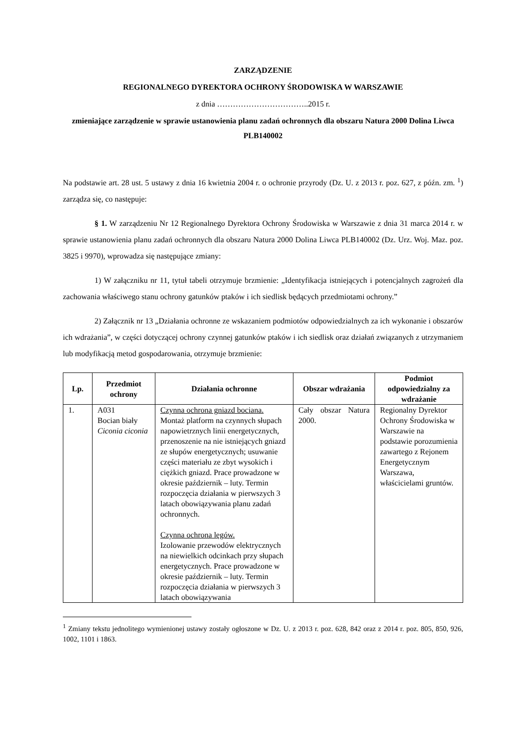ZARZĄDZENIE
REGIONALNEGO DYREKTORA OCHRONY ŚRODOWISKA W WARSZAWIE
z dnia ……………………………..2015 r.
zmieniające zarządzenie w sprawie ustanowienia planu zadań ochronnych dla obszaru Natura 2000 Dolina Liwca PLB140002
Na podstawie art. 28 ust. 5 ustawy z dnia 16 kwietnia 2004 r. o ochronie przyrody (Dz. U. z 2013 r. poz. 627, z późn. zm. <sup>1</sup>) zarządza się, co następuje:
§ 1. W zarządzeniu Nr 12 Regionalnego Dyrektora Ochrony Środowiska w Warszawie z dnia 31 marca 2014 r. w sprawie ustanowienia planu zadań ochronnych dla obszaru Natura 2000 Dolina Liwca PLB140002 (Dz. Urz. Woj. Maz. poz. 3825 i 9970), wprowadza się następujące zmiany:
1) W załączniku nr 11, tytuł tabeli otrzymuje brzmienie: „Identyfikacja istniejących i potencjalnych zagrożeń dla zachowania właściwego stanu ochrony gatunków ptaków i ich siedlisk będących przedmiotami ochrony.”
2) Załącznik nr 13 „Działania ochronne ze wskazaniem podmiotów odpowiedzialnych za ich wykonanie i obszarów ich wdrażania”, w części dotyczącej ochrony czynnej gatunków ptaków i ich siedlisk oraz działań związanych z utrzymaniem lub modyfikacją metod gospodarowania, otrzymuje brzmienie:
| Lp. | Przedmiot ochrony | Działania ochronne | Obszar wdrażania | Podmiot odpowiedzialny za wdrażanie |
| --- | --- | --- | --- | --- |
| 1. | A031 Bocian biały Ciconia ciconia | Czynna ochrona gniazd bociana. Montaż platform na czynnych słupach napowietrznych linii energetycznych, przenoszenie na nie istniejących gniazd ze słupów energetycznych; usuwanie części materiału ze zbyt wysokich i ciężkich gniazd. Prace prowadzone w okresie październik – luty. Termin rozpoczęcia działania w pierwszych 3 latach obowiązywania planu zadań ochronnych. Czynna ochrona lęgów. Izolowanie przewodów elektrycznych na niewielkich odcinkach przy słupach energetycznych. Prace prowadzone w okresie październik – luty. Termin rozpoczęcia działania w pierwszych 3 latach obowiązywania | Cały obszar Natura 2000. | Regionalny Dyrektor Ochrony Środowiska w Warszawie na podstawie porozumienia zawartego z Rejonem Energetycznym Warszawa, właścicielami gruntów. |
<sup>1</sup> Zmiany tekstu jednolitego wymienionej ustawy zostały ogłoszone w Dz. U. z 2013 r. poz. 628, 842 oraz z 2014 r. poz. 805, 850, 926, 1002, 1101 i 1863.